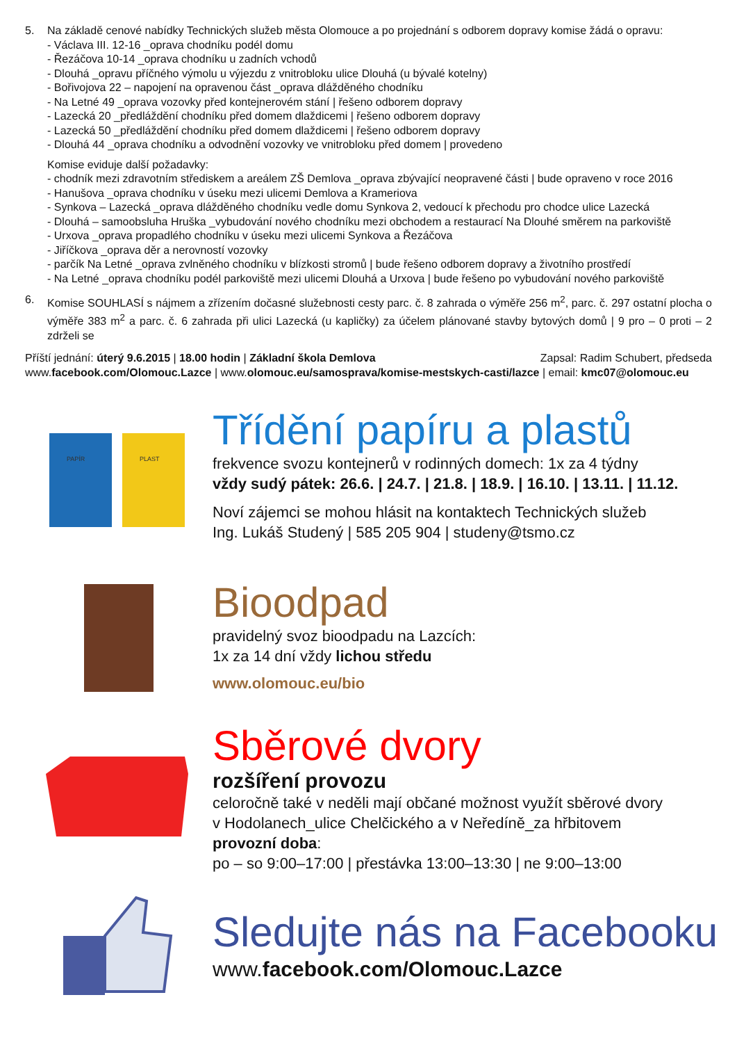5. Na základě cenové nabídky Technických služeb města Olomouce a po projednání s odborem dopravy komise žádá o opravu:
- Václava III. 12-16 _oprava chodníku podél domu
- Řezáčova 10-14 _oprava chodníku u zadních vchodů
- Dlouhá _opravu příčného výmolu u výjezdu z vnitrobloku ulice Dlouhá (u bývalé kotelny)
- Bořivojova 22 – napojení na opravenou část _oprava dlážděného chodníku
- Na Letné 49 _oprava vozovky před kontejnerovém stání | řešeno odborem dopravy
- Lazecká 20 _předláždění chodníku před domem dlaždicemi | řešeno odborem dopravy
- Lazecká 50 _předláždění chodníku před domem dlaždicemi | řešeno odborem dopravy
- Dlouhá 44 _oprava chodníku a odvodnění vozovky ve vnitrobloku před domem | provedeno
Komise eviduje další požadavky:
- chodník mezi zdravotním střediskem a areálem ZŠ Demlova _oprava zbývající neopravené části | bude opraveno v roce 2016
- Hanušova _oprava chodníku v úseku mezi ulicemi Demlova a Krameriova
- Synkova – Lazecká _oprava dlážděného chodníku vedle domu Synkova 2, vedoucí k přechodu pro chodce ulice Lazecká
- Dlouhá – samoobsluha Hruška _vybudování nového chodníku mezi obchodem a restaurací Na Dlouhé směrem na parkoviště
- Urxova _oprava propadlého chodníku v úseku mezi ulicemi Synkova a Řezáčova
- Jiříčkova _oprava děr a nerovností vozovky
- parčík Na Letné _oprava zvlněného chodníku v blízkosti stromů | bude řešeno odborem dopravy a životního prostředí
- Na Letné _oprava chodníku podél parkoviště mezi ulicemi Dlouhá a Urxova | bude řešeno po vybudování nového parkoviště
6. Komise SOUHLASÍ s nájmem a zřízením dočasné služebnosti cesty parc. č. 8 zahrada o výměře 256 m<sup>2</sup>, parc. č. 297 ostatní plocha o výměře 383 m<sup>2</sup> a parc. č. 6 zahrada při ulici Lazecká (u kapličky) za účelem plánované stavby bytových domů | 9 pro – 0 proti – 2 zdrželi se
Příští jednání: úterý 9.6.2015 | 18.00 hodin | Základní škola Demlova Zapsal: Radim Schubert, předseda
www.facebook.com/Olomouc.Lazce | www.olomouc.eu/samosprava/komise-mestskych-casti/lazce | email: kmc07@olomouc.eu
PAPÍR
PLAST
Třídění papíru a plastů
frekvence svozu kontejnerů v rodinných domech: 1x za 4 týdny
vždy sudý pátek: 26.6. | 24.7. | 21.8. | 18.9. | 16.10. | 13.11. | 11.12.
Noví zájemci se mohou hlásit na kontaktech Technických služeb
Ing. Lukáš Studený | 585 205 904 | studeny@tsmo.cz
Bioodpad
pravidelný svoz bioodpadu na Lazcích:
1x za 14 dní vždy lichou středu
www.olomouc.eu/bio
Sběrové dvory
rozšíření provozu
celoročně také v neděli mají občané možnost využít sběrové dvory
v Hodolanech_ulice Chelčického a v Neředíně_za hřbitovem
provozní doba:
po – so 9:00–17:00 | přestávka 13:00–13:30 | ne 9:00–13:00
Sledujte nás na Facebooku
www.facebook.com/Olomouc.Lazce